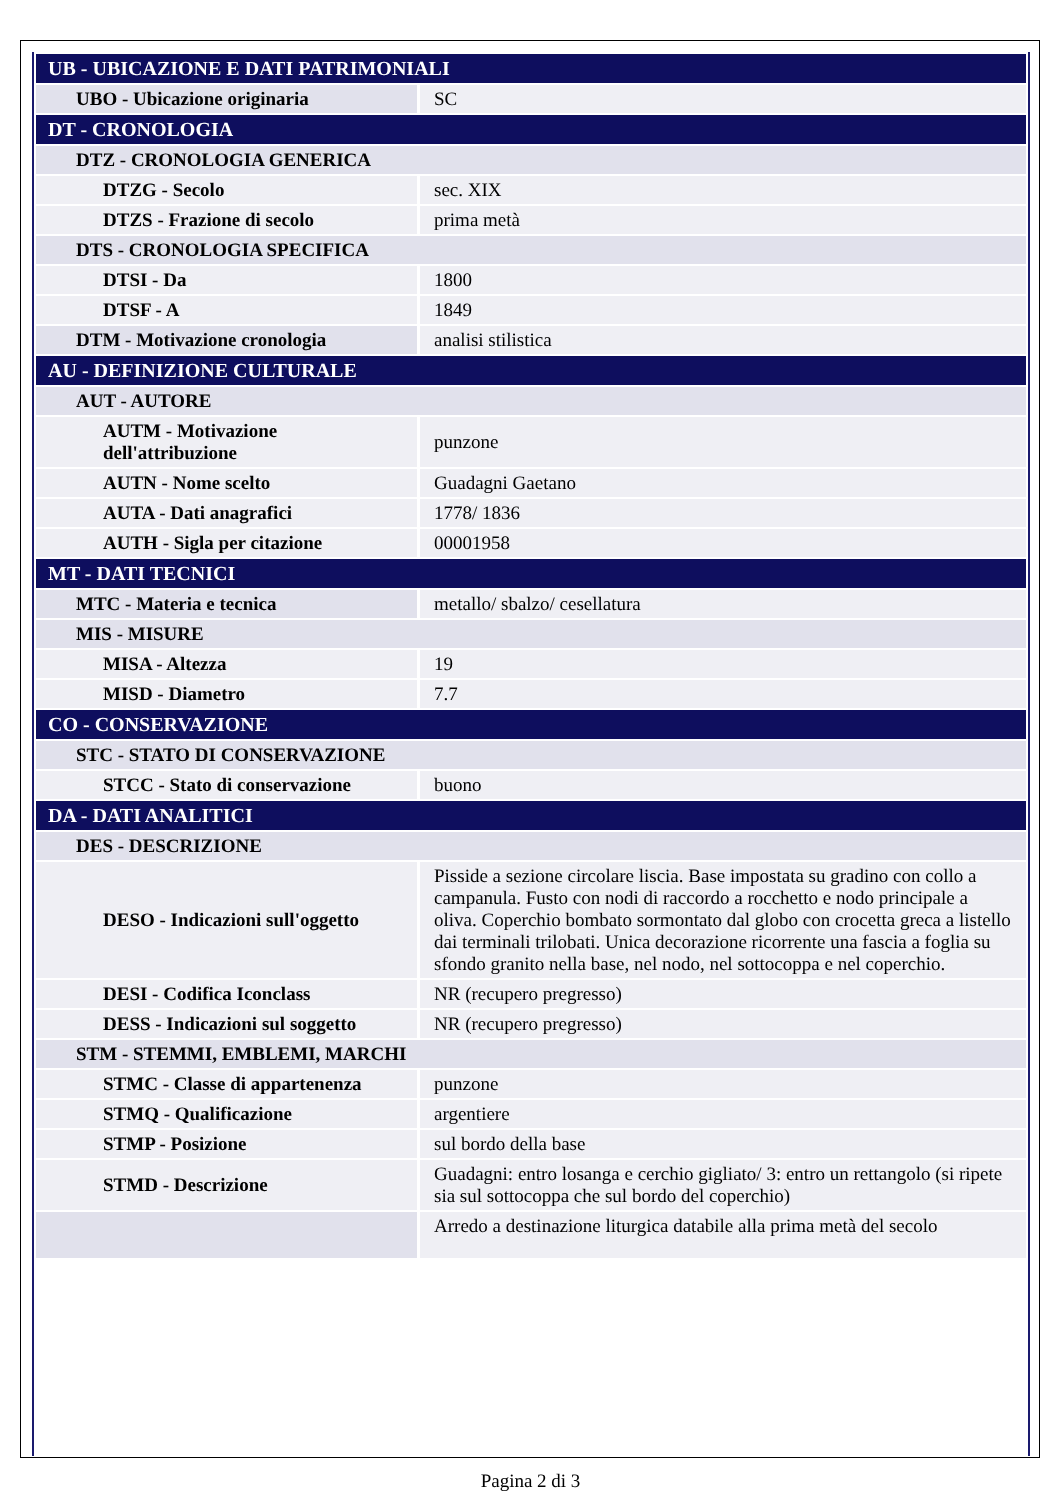| UB - UBICAZIONE E DATI PATRIMONIALI | |
| UBO - Ubicazione originaria | SC |
| DT - CRONOLOGIA | |
| DTZ - CRONOLOGIA GENERICA | |
| DTZG - Secolo | sec. XIX |
| DTZS - Frazione di secolo | prima metà |
| DTS - CRONOLOGIA SPECIFICA | |
| DTSI - Da | 1800 |
| DTSF - A | 1849 |
| DTM - Motivazione cronologia | analisi stilistica |
| AU - DEFINIZIONE CULTURALE | |
| AUT - AUTORE | |
| AUTM - Motivazione dell'attribuzione | punzone |
| AUTN - Nome scelto | Guadagni Gaetano |
| AUTA - Dati anagrafici | 1778/ 1836 |
| AUTH - Sigla per citazione | 00001958 |
| MT - DATI TECNICI | |
| MTC - Materia e tecnica | metallo/ sbalzo/ cesellatura |
| MIS - MISURE | |
| MISA - Altezza | 19 |
| MISD - Diametro | 7.7 |
| CO - CONSERVAZIONE | |
| STC - STATO DI CONSERVAZIONE | |
| STCC - Stato di conservazione | buono |
| DA - DATI ANALITICI | |
| DES - DESCRIZIONE | |
| DESO - Indicazioni sull'oggetto | Pisside a sezione circolare liscia. Base impostata su gradino con collo a campanula. Fusto con nodi di raccordo a rocchetto e nodo principale a oliva. Coperchio bombato sormontato dal globo con crocetta greca a listello dai terminali trilobati. Unica decorazione ricorrente una fascia a foglia su sfondo granito nella base, nel nodo, nel sottocoppa e nel coperchio. |
| DESI - Codifica Iconclass | NR (recupero pregresso) |
| DESS - Indicazioni sul soggetto | NR (recupero pregresso) |
| STM - STEMMI, EMBLEMI, MARCHI | |
| STMC - Classe di appartenenza | punzone |
| STMQ - Qualificazione | argentiere |
| STMP - Posizione | sul bordo della base |
| STMD - Descrizione | Guadagni: entro losanga e cerchio gigliato/ 3: entro un rettangolo (si ripete sia sul sottocoppa che sul bordo del coperchio) |
| | Arredo a destinazione liturgica databile alla prima metà del secolo |
Pagina 2 di 3